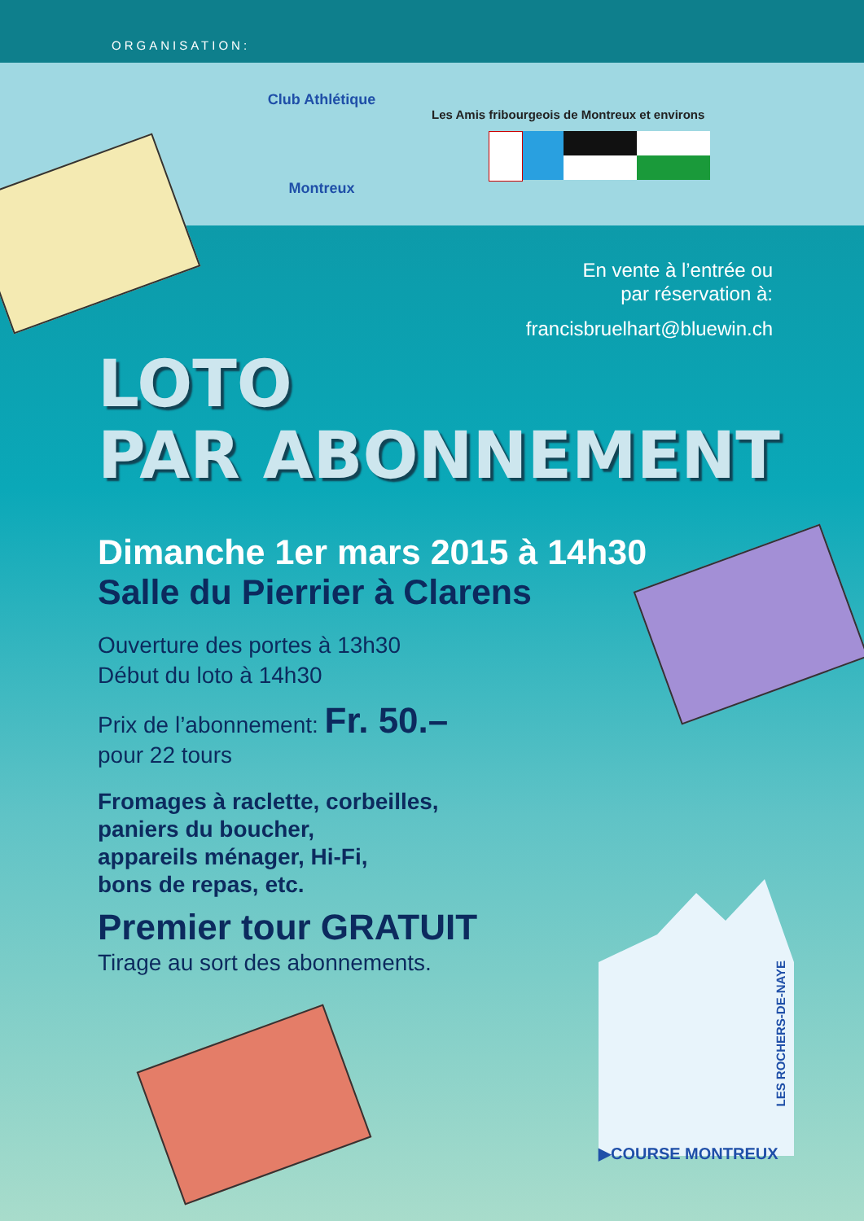ORGANISATION:
Club Athlétique
Montreux
Les Amis fribourgeois de Montreux et environs
En vente à l’entrée ou
par réservation à:
francisbruelhart@bluewin.ch
LOTO
PAR ABONNEMENT
Dimanche 1er mars 2015 à 14h30
Salle du Pierrier à Clarens
Ouverture des portes à 13h30
Début du loto à 14h30
Prix de l’abonnement: Fr. 50.–
pour 22 tours
Fromages à raclette, corbeilles,
paniers du boucher,
appareils ménager, Hi-Fi,
bons de repas, etc.
Premier tour GRATUIT
Tirage au sort des abonnements.
LES ROCHERS-DE-NAYE
▶COURSE MONTREUX